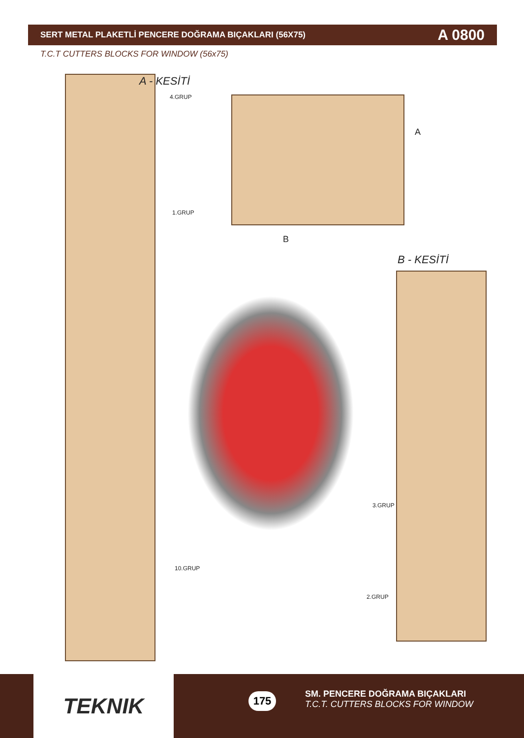SERT METAL PLAKETLİ PENCERE DOĞRAMA BIÇAKLARI (56X75)
A 0800
T.C.T CUTTERS BLOCKS FOR WINDOW (56x75)
A - KESİTİ
4.GRUP
1.GRUP
10.GRUP
A
B
B - KESİTİ
3.GRUP
2.GRUP
TEKNIK 175
SM. PENCERE DOĞRAMA BIÇAKLARI
T.C.T. CUTTERS BLOCKS FOR WINDOW